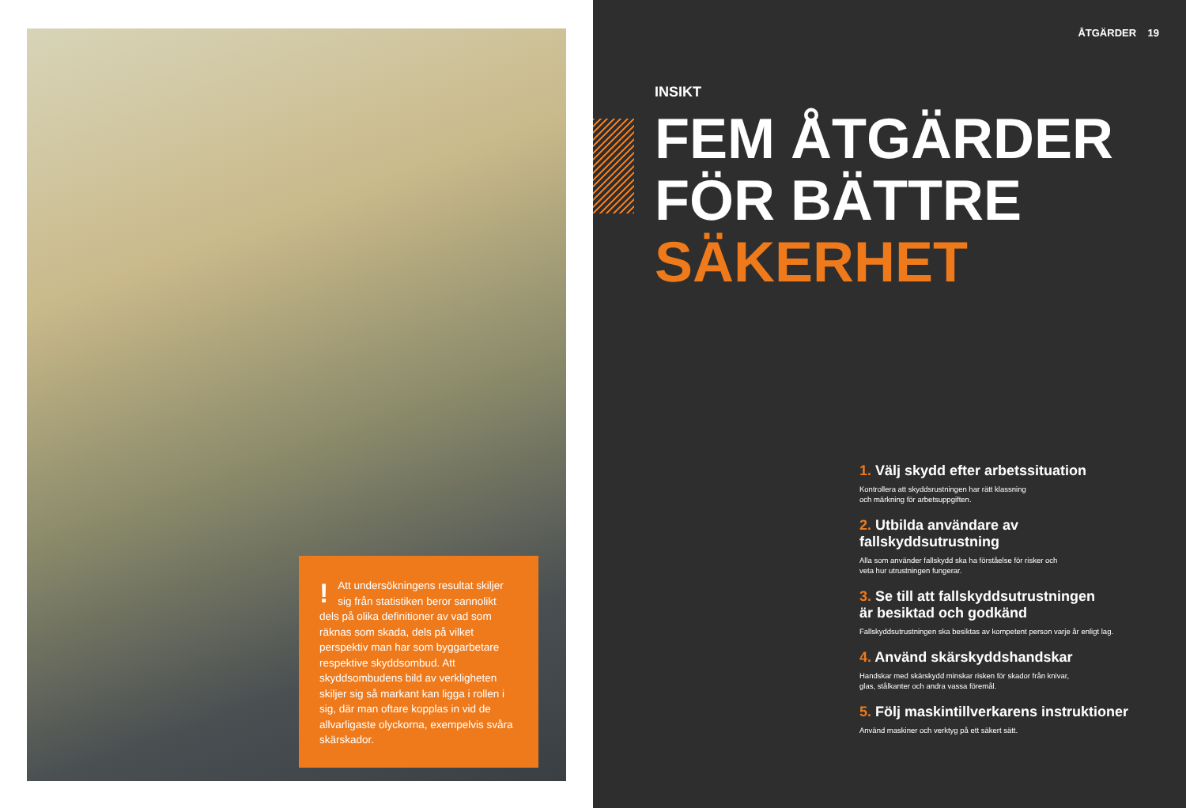! Att undersökningens resultat skiljer sig från statistiken beror sannolikt dels på olika definitioner av vad som räknas som skada, dels på vilket perspektiv man har som bygg­arbetare respektive skyddsombud. Att skyddsombudens bild av verkligheten skiljer sig så markant kan ligga i rollen i sig, där man oftare kopplas in vid de allvarligaste olyckorna, exempelvis svåra skärskador.
ÅTGÄRDER 19
INSIKT
FEM ÅTGÄRDER
FÖR BÄTTRE
SÄKERHET
1. Välj skydd efter arbetssituation
Kontrollera att skyddsrustningen har rätt klassning
och märkning för arbetsuppgiften.
2. Utbilda användare av
fallskyddsutrustning
Alla som använder fallskydd ska ha förståelse för risker och
veta hur utrustningen fungerar.
3. Se till att fallskyddsutrustningen
är besiktad och godkänd
Fallskyddsutrustningen ska besiktas av kompetent person varje år enligt lag.
4. Använd skärskyddshandskar
Handskar med skärskydd minskar risken för skador från knivar,
glas, stålkanter och andra vassa föremål.
5. Följ maskintillverkarens instruktioner
Använd maskiner och verktyg på ett säkert sätt.